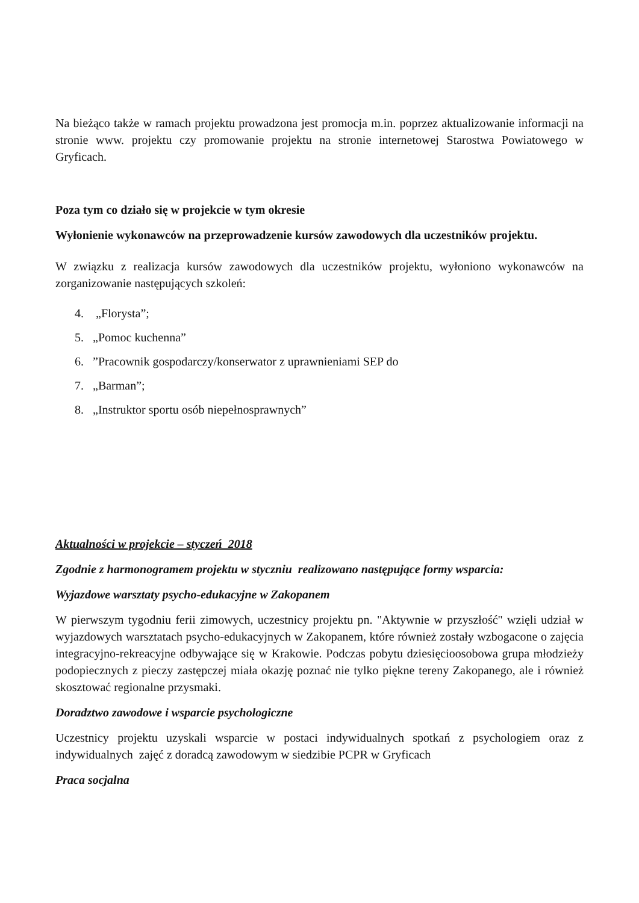Na bieżąco także w ramach projektu prowadzona jest promocja m.in. poprzez aktualizowanie informacji na stronie www. projektu czy promowanie projektu na stronie internetowej Starostwa Powiatowego w Gryficach.
Poza tym co działo się w projekcie w tym okresie
Wyłonienie wykonawców na przeprowadzenie kursów zawodowych dla uczestników projektu.
W związku z realizacja kursów zawodowych dla uczestników projektu, wyłoniono wykonawców na zorganizowanie następujących szkoleń:
4. „Florysta”;
5. „Pomoc kuchenna”
6. ”Pracownik gospodarczy/konserwator z uprawnieniami SEP do
7. „Barman”;
8. „Instruktor sportu osób niepełnosprawnych”
Aktualności w projekcie – styczeń 2018
Zgodnie z harmonogramem projektu w styczniu realizowano następujące formy wsparcia:
Wyjazdowe warsztaty psycho-edukacyjne w Zakopanem
W pierwszym tygodniu ferii zimowych, uczestnicy projektu pn. "Aktywnie w przyszłość" wzięli udział w wyjazdowych warsztatach psycho-edukacyjnych w Zakopanem, które również zostały wzbogacone o zajęcia integracyjno-rekreacyjne odbywające się w Krakowie. Podczas pobytu dziesięcioosobowa grupa młodzieży podopiecznych z pieczy zastępczej miała okazję poznać nie tylko piękne tereny Zakopanego, ale i również skosztować regionalne przysmaki.
Doradztwo zawodowe i wsparcie psychologiczne
Uczestnicy projektu uzyskali wsparcie w postaci indywidualnych spotkań z psychologiem oraz z indywidualnych zajęć z doradcą zawodowym w siedzibie PCPR w Gryficach
Praca socjalna